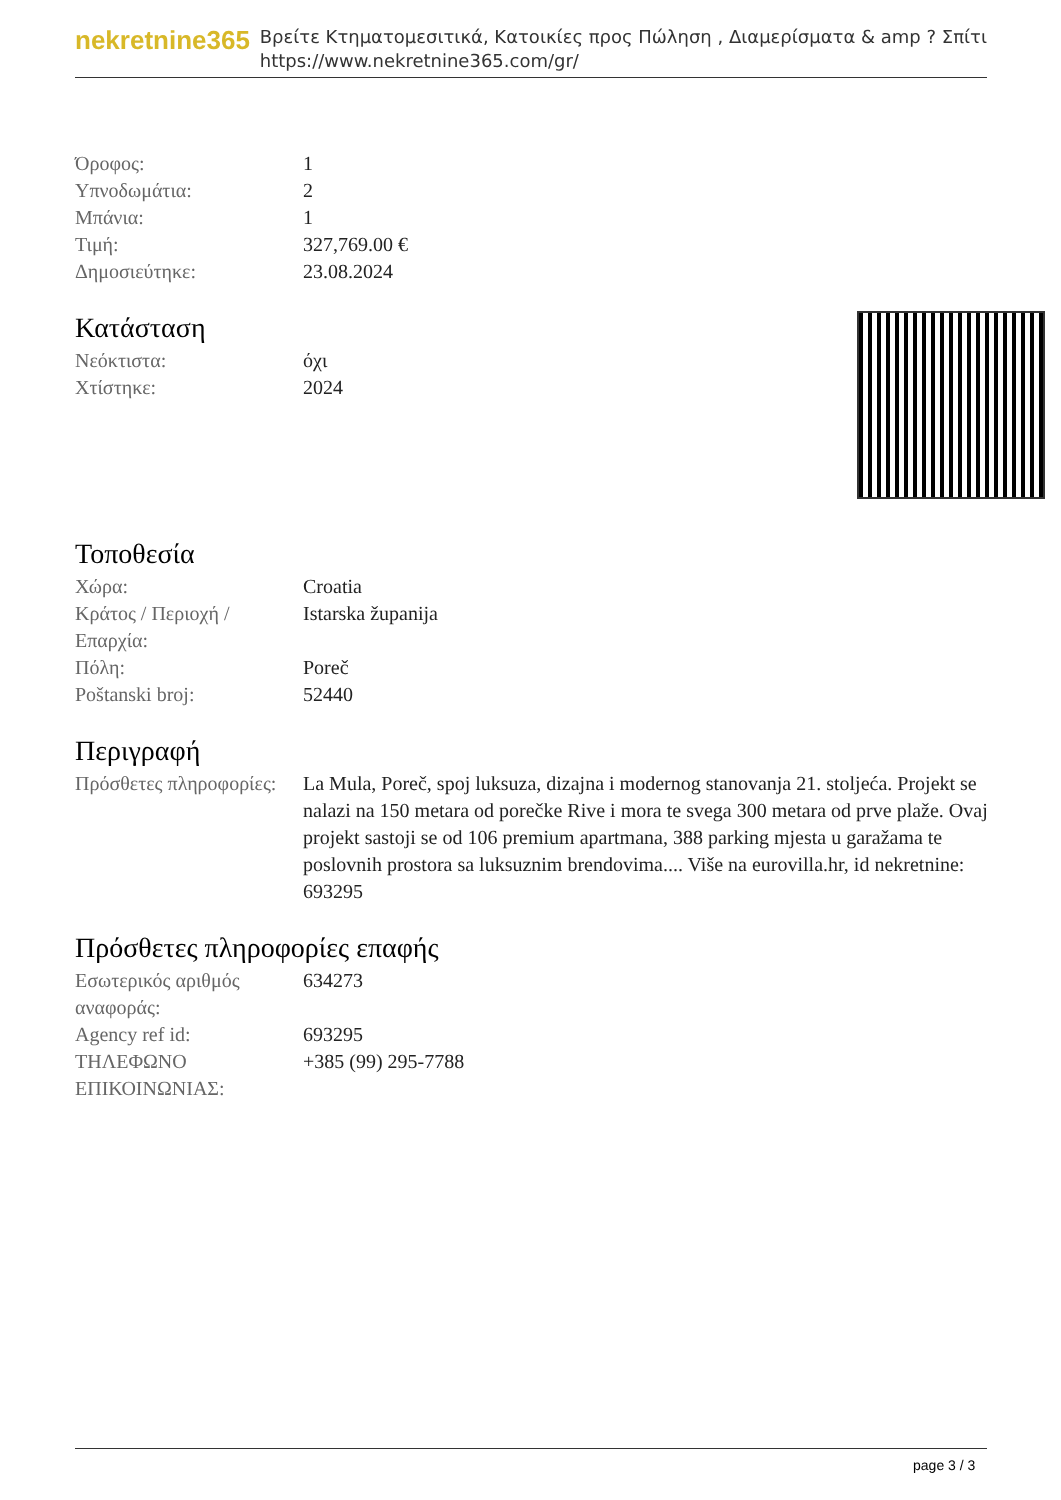nekretnine365
Βρείτε Κτηματομεσιτικά, Κατοικίες προς Πώληση , Διαμερίσματα & amp ? Σπίτι
https://www.nekretnine365.com/gr/
| Όροφος: | 1 |
| Υπνοδωμάτια: | 2 |
| Μπάνια: | 1 |
| Τιμή: | 327,769.00 € |
| Δημοσιεύτηκε: | 23.08.2024 |
Κατάσταση
| Νεόκτιστα: | όχι |
| Χτίστηκε: | 2024 |
Τοποθεσία
| Χώρα: | Croatia |
| Κράτος / Περιοχή / Επαρχία: | Istarska županija |
| Πόλη: | Poreč |
| Poštanski broj: | 52440 |
Περιγραφή
| Πρόσθετες πληροφορίες: | La Mula, Poreč, spoj luksuza, dizajna i modernog stanovanja 21. stoljeća. Projekt se nalazi na 150 metara od porečke Rive i mora te svega 300 metara od prve plaže. Ovaj projekt sastoji se od 106 premium apartmana, 388 parking mjesta u garažama te poslovnih prostora sa luksuznim brendovima.... Više na eurovilla.hr, id nekretnine: 693295 |
Πρόσθετες πληροφορίες επαφής
| Εσωτερικός αριθμός αναφοράς: | 634273 |
| Agency ref id: | 693295 |
| ΤΗΛΕΦΩΝΟ ΕΠΙΚΟΙΝΩΝΙΑΣ: | +385 (99) 295-7788 |
page 3 / 3